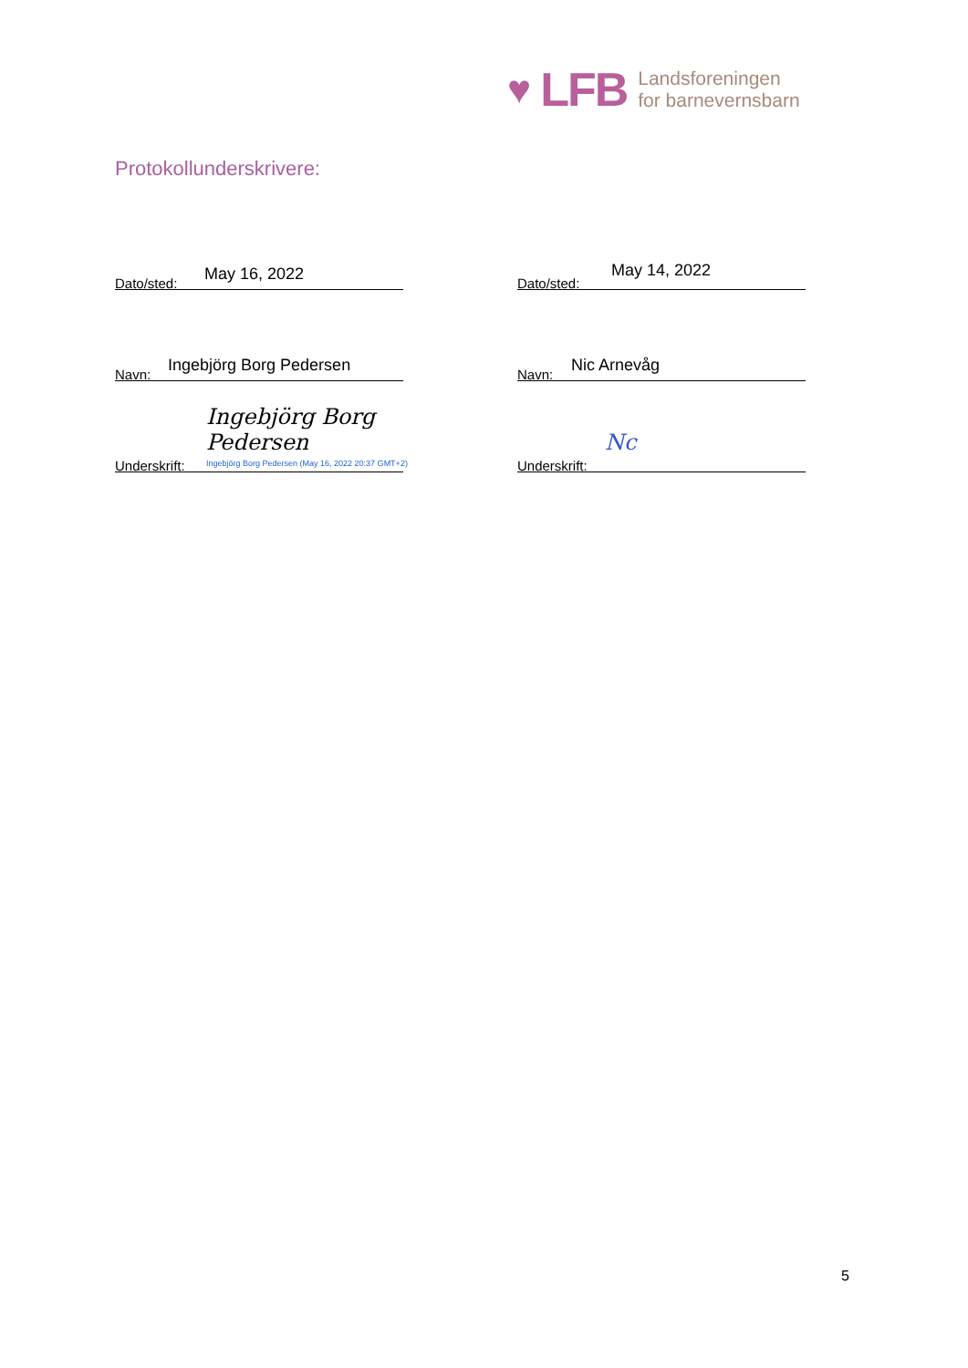♥ LFB
Landsforeningen
for barnevernsbarn
Protokollunderskrivere:
Dato/sted: May 16, 2022
Navn: Ingebjörg Borg Pedersen
Underskrift:
Ingebjörg Borg Pedersen
Ingebjörg Borg Pedersen (May 16, 2022 20:37 GMT+2)
Dato/sted:
May 14, 2022
Navn: Nic Arnevåg
Underskrift:
Nc
5